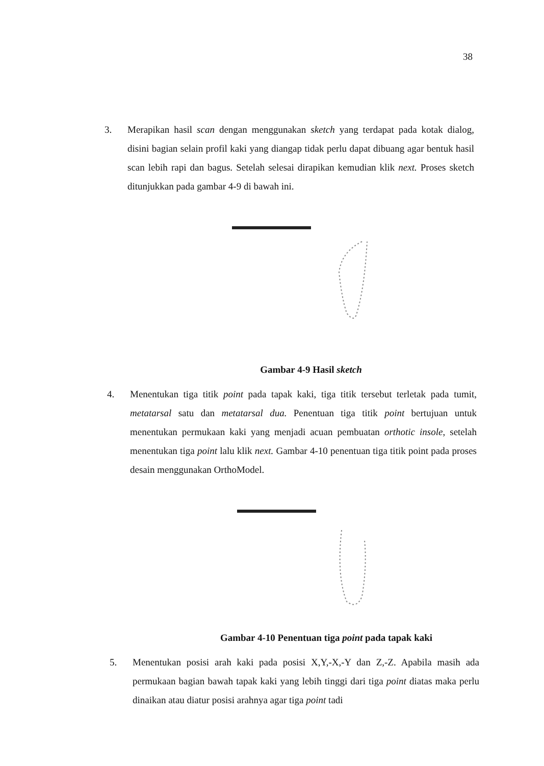38
3. Merapikan hasil scan dengan menggunakan sketch yang terdapat pada kotak dialog, disini bagian selain profil kaki yang diangap tidak perlu dapat dibuang agar bentuk hasil scan lebih rapi dan bagus. Setelah selesai dirapikan kemudian klik next. Proses sketch ditunjukkan pada gambar 4-9 di bawah ini.
Gambar 4-9 Hasil sketch
4. Menentukan tiga titik point pada tapak kaki, tiga titik tersebut terletak pada tumit, metatarsal satu dan metatarsal dua. Penentuan tiga titik point bertujuan untuk menentukan permukaan kaki yang menjadi acuan pembuatan orthotic insole, setelah menentukan tiga point lalu klik next. Gambar 4-10 penentuan tiga titik point pada proses desain menggunakan OrthoModel.
Gambar 4-10 Penentuan tiga point pada tapak kaki
5. Menentukan posisi arah kaki pada posisi X,Y,-X,-Y dan Z,-Z. Apabila masih ada permukaan bagian bawah tapak kaki yang lebih tinggi dari tiga point diatas maka perlu dinaikan atau diatur posisi arahnya agar tiga point tadi